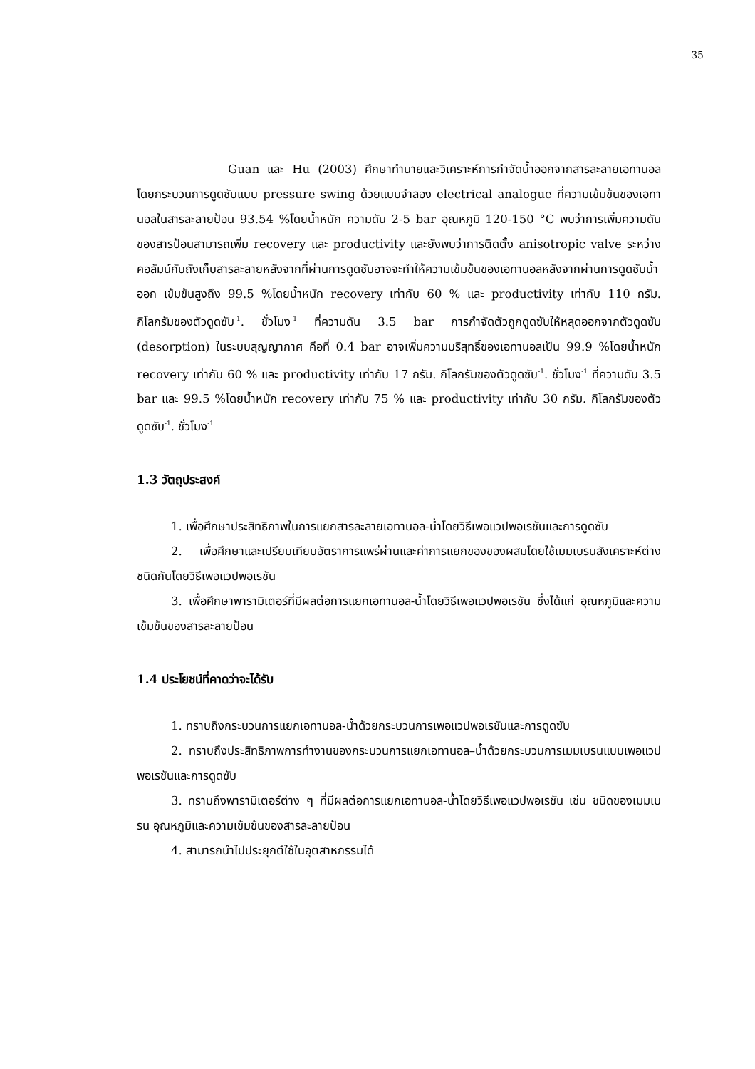35
Guan และ Hu (2003) ศึกษาทำนายและวิเคราะห์การกำจัดน้ำออกจากสารละลายเอทานอลโดยกระบวนการดูดซับแบบ pressure swing ด้วยแบบจำลอง electrical analogue ที่ความเข้มข้นของเอทานอลในสารละลายป้อน 93.54 %โดยน้ำหนัก ความดัน 2-5 bar อุณหภูมิ 120-150 °C พบว่าการเพิ่มความดันของสารป้อนสามารถเพิ่ม recovery และ productivity และยังพบว่าการติดตั้ง anisotropic valve ระหว่างคอลัมน์กับถังเก็บสารละลายหลังจากที่ผ่านการดูดซับอาจจะทำให้ความเข้มข้นของเอทานอลหลังจากผ่านการดูดซับน้ำออก เข้มข้นสูงถึง 99.5 %โดยน้ำหนัก recovery เท่ากับ 60 % และ productivity เท่ากับ 110 กรัม. กิโลกรัมของตัวดูดซับ<sup>-1</sup>. ชั่วโมง<sup>-1</sup> ที่ความดัน 3.5 bar การกำจัดตัวถูกดูดซับให้หลุดออกจากตัวดูดซับ (desorption) ในระบบสุญญากาศ คือที่ 0.4 bar อาจเพิ่มความบริสุทธิ์ของเอทานอลเป็น 99.9 %โดยน้ำหนัก recovery เท่ากับ 60 % และ productivity เท่ากับ 17 กรัม. กิโลกรัมของตัวดูดซับ<sup>-1</sup>. ชั่วโมง<sup>-1</sup> ที่ความดัน 3.5 bar และ 99.5 %โดยน้ำหนัก recovery เท่ากับ 75 % และ productivity เท่ากับ 30 กรัม. กิโลกรัมของตัวดูดซับ<sup>-1</sup>. ชั่วโมง<sup>-1</sup>
1.3 วัตถุประสงค์
1. เพื่อศึกษาประสิทธิภาพในการแยกสารละลายเอทานอล-น้ำโดยวิธีเพอแวปพอเรชันและการดูดซับ
2. เพื่อศึกษาและเปรียบเทียบอัตราการแพร่ผ่านและค่าการแยกของของผสมโดยใช้เมมเบรนสังเคราะห์ต่างชนิดกันโดยวิธีเพอแวปพอเรชัน
3. เพื่อศึกษาพารามิเตอร์ที่มีผลต่อการแยกเอทานอล-น้ำโดยวิธีเพอแวปพอเรชัน ซึ่งได้แก่ อุณหภูมิและความเข้มข้นของสารละลายป้อน
1.4 ประโยชน์ที่คาดว่าจะได้รับ
1. ทราบถึงกระบวนการแยกเอทานอล-น้ำด้วยกระบวนการเพอแวปพอเรชันและการดูดซับ
2. ทราบถึงประสิทธิภาพการทำงานของกระบวนการแยกเอทานอล–น้ำด้วยกระบวนการเมมเบรนแบบเพอแวปพอเรชันและการดูดซับ
3. ทราบถึงพารามิเตอร์ต่าง ๆ ที่มีผลต่อการแยกเอทานอล-น้ำโดยวิธีเพอแวปพอเรชัน เช่น ชนิดของเมมเบรน อุณหภูมิและความเข้มข้นของสารละลายป้อน
4. สามารถนำไปประยุกต์ใช้ในอุตสาหกรรมได้